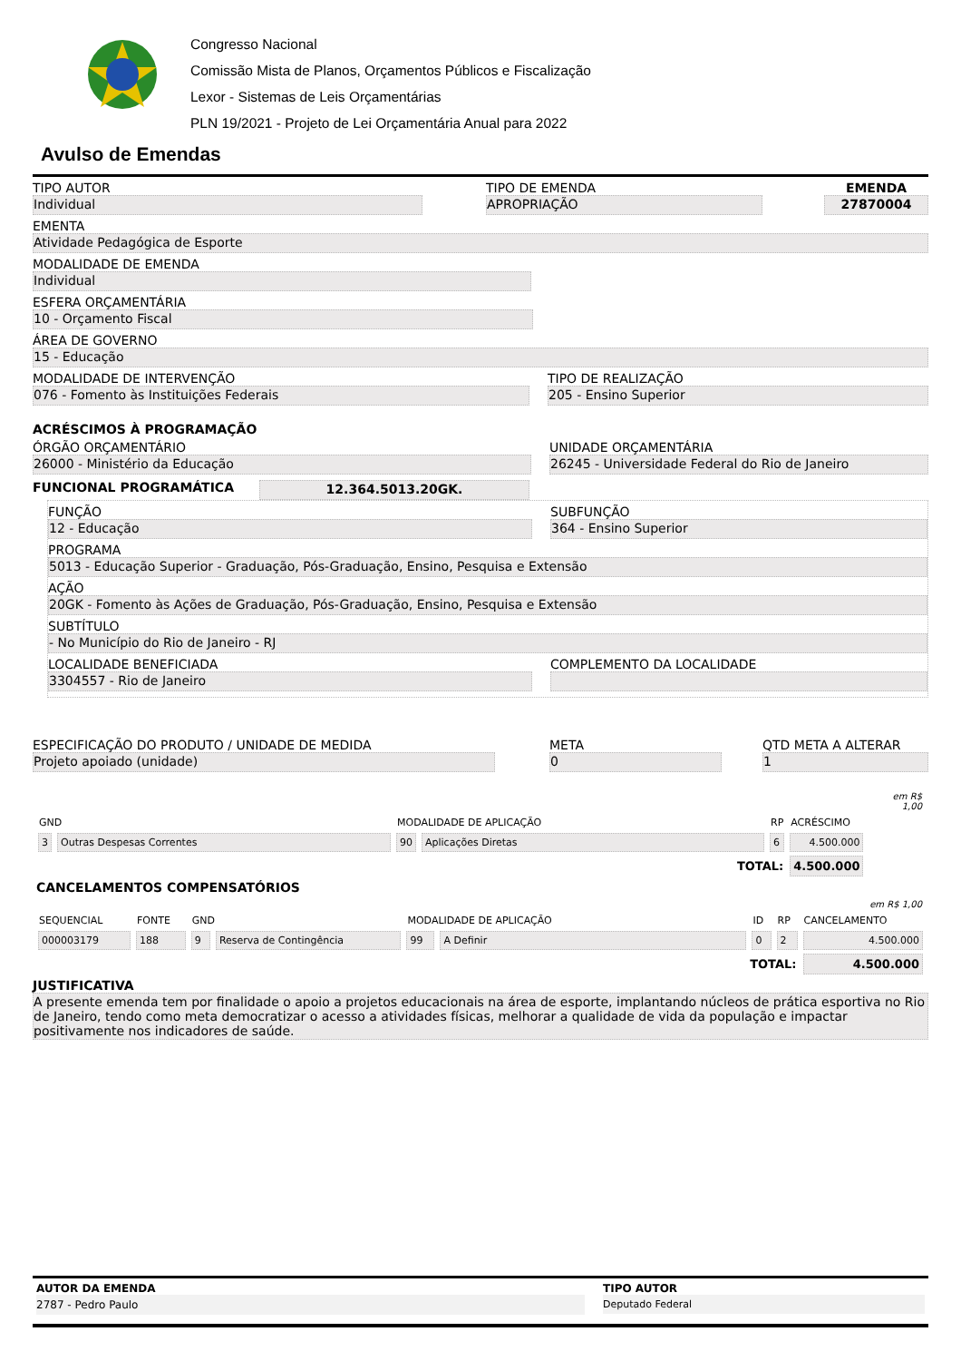Congresso Nacional
Comissão Mista de Planos, Orçamentos Públicos e Fiscalização
Lexor - Sistemas de Leis Orçamentárias
PLN 19/2021 - Projeto de Lei Orçamentária Anual para 2022
Avulso de Emendas
TIPO AUTOR
Individual
TIPO DE EMENDA
APROPRIAÇÃO
EMENDA
27870004
EMENTA
Atividade Pedagógica de Esporte
MODALIDADE DE EMENDA
Individual
ESFERA ORÇAMENTÁRIA
10 - Orçamento Fiscal
ÁREA DE GOVERNO
15 - Educação
MODALIDADE DE INTERVENÇÃO
076 - Fomento às Instituições Federais
TIPO DE REALIZAÇÃO
205 - Ensino Superior
ACRÉSCIMOS À PROGRAMAÇÃO
ÓRGÃO ORÇAMENTÁRIO
26000 - Ministério da Educação
UNIDADE ORÇAMENTÁRIA
26245 - Universidade Federal do Rio de Janeiro
FUNCIONAL PROGRAMÁTICA 12.364.5013.20GK.
FUNÇÃO
12 - Educação
SUBFUNÇÃO
364 - Ensino Superior
PROGRAMA
5013 - Educação Superior - Graduação, Pós-Graduação, Ensino, Pesquisa e Extensão
AÇÃO
20GK - Fomento às Ações de Graduação, Pós-Graduação, Ensino, Pesquisa e Extensão
SUBTÍTULO
- No Município do Rio de Janeiro - RJ
LOCALIDADE BENEFICIADA
3304557 - Rio de Janeiro
COMPLEMENTO DA LOCALIDADE
ESPECIFICAÇÃO DO PRODUTO / UNIDADE DE MEDIDA
Projeto apoiado (unidade)
META
0
QTD META A ALTERAR
1
| | | | | | | em R$ 1,00 |
| GND | | MODALIDADE DE APLICAÇÃO | | RP | ACRÉSCIMO | |
| 3 | Outras Despesas Correntes | 90 | Aplicações Diretas | 6 | 4.500.000 | |
| TOTAL: | | | | | 4.500.000 | |
CANCELAMENTOS COMPENSATÓRIOS
| | | | | | | | | em R$ 1,00 |
| SEQUENCIAL | FONTE | GND | | MODALIDADE DE APLICAÇÃO | | ID | RP | CANCELAMENTO |
| 000003179 | 188 | 9 | Reserva de Contingência | 99 | A Definir | 0 | 2 | 4.500.000 |
| TOTAL: | | | | | | | | 4.500.000 |
JUSTIFICATIVA
A presente emenda tem por finalidade o apoio a projetos educacionais na área de esporte, implantando núcleos de prática esportiva no Rio de Janeiro, tendo como meta democratizar o acesso a atividades físicas, melhorar a qualidade de vida da população e impactar positivamente nos indicadores de saúde.
AUTOR DA EMENDA
2787 - Pedro Paulo
TIPO AUTOR
Deputado Federal